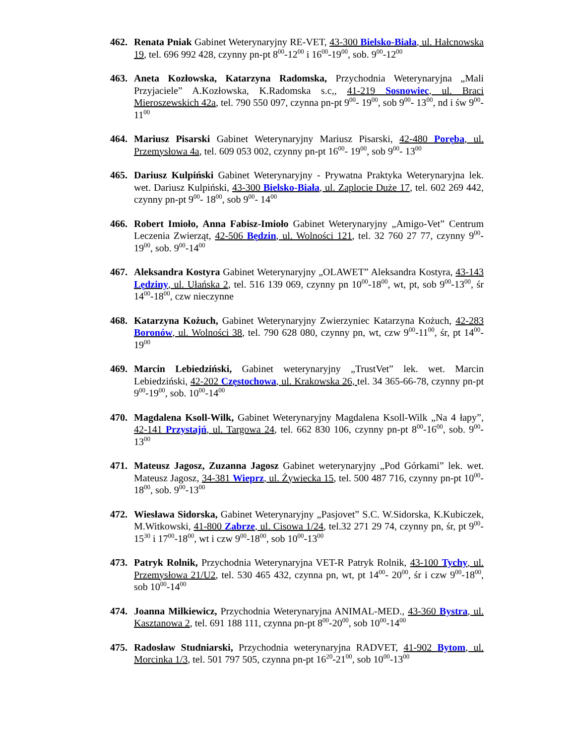462. Renata Pniak Gabinet Weterynaryjny RE-VET, 43-300 Bielsko-Biała, ul. Hałcnowska 19, tel. 696 992 428, czynny pn-pt 8<sup>00</sup>-12<sup>00</sup> i 16<sup>00</sup>-19<sup>00</sup>, sob. 9<sup>00</sup>-12<sup>00</sup>
463. Aneta Kozłowska, Katarzyna Radomska, Przychodnia Weterynaryjna „Mali Przyjaciele” A.Kozłowska, K.Radomska s.c,, 41-219 Sosnowiec, ul. Braci Mieroszewskich 42a, tel. 790 550 097, czynna pn-pt 9<sup>00</sup>- 19<sup>00</sup>, sob 9<sup>00</sup>- 13<sup>00</sup>, nd i św 9<sup>00</sup>-11<sup>00</sup>
464. Mariusz Pisarski Gabinet Weterynaryjny Mariusz Pisarski, 42-480 Poręba, ul. Przemysłowa 4a, tel. 609 053 002, czynny pn-pt 16<sup>00</sup>- 19<sup>00</sup>, sob 9<sup>00</sup>- 13<sup>00</sup>
465. Dariusz Kulpiński Gabinet Weterynaryjny - Prywatna Praktyka Weterynaryjna lek. wet. Dariusz Kulpiński, 43-300 Bielsko-Biała, ul. Zaplocie Duże 17, tel. 602 269 442, czynny pn-pt 9<sup>00</sup>- 18<sup>00</sup>, sob 9<sup>00</sup>- 14<sup>00</sup>
466. Robert Imiołо, Anna Fabisz-Imioło Gabinet Weterynaryjny „Amigo-Vet” Centrum Leczenia Zwierząt, 42-506 Będzin, ul. Wolności 121, tel. 32 760 27 77, czynny 9<sup>00</sup>-19<sup>00</sup>, sob. 9<sup>00</sup>-14<sup>00</sup>
467. Aleksandra Kostyra Gabinet Weterynaryjny „OLAWET” Aleksandra Kostyra, 43-143 Lędziny, ul. Ułańska 2, tel. 516 139 069, czynny pn 10<sup>00</sup>-18<sup>00</sup>, wt, pt, sob 9<sup>00</sup>-13<sup>00</sup>, śr 14<sup>00</sup>-18<sup>00</sup>, czw nieczynne
468. Katarzyna Kożuch, Gabinet Weterynaryjny Zwierzyniec Katarzyna Kożuch, 42-283 Boronów, ul. Wolności 38, tel. 790 628 080, czynny pn, wt, czw 9<sup>00</sup>-11<sup>00</sup>, śr, pt 14<sup>00</sup>-19<sup>00</sup>
469. Marcin Lebiedziński, Gabinet weterynaryjny „TrustVet” lek. wet. Marcin Lebiedziński, 42-202 Częstochowa, ul. Krakowska 26, tel. 34 365-66-78, czynny pn-pt 9<sup>00</sup>-19<sup>00</sup>, sob. 10<sup>00</sup>-14<sup>00</sup>
470. Magdalena Ksoll-Wilk, Gabinet Weterynaryjny Magdalena Ksoll-Wilk „Na 4 łapy”, 42-141 Przystajń, ul. Targowa 24, tel. 662 830 106, czynny pn-pt 8<sup>00</sup>-16<sup>00</sup>, sob. 9<sup>00</sup>-13<sup>00</sup>
471. Mateusz Jagosz, Zuzanna Jagosz Gabinet weterynaryjny „Pod Górkami” lek. wet. Mateusz Jagosz, 34-381 Wieprz, ul. Żywiecka 15, tel. 500 487 716, czynny pn-pt 10<sup>00</sup>-18<sup>00</sup>, sob. 9<sup>00</sup>-13<sup>00</sup>
472. Wiesława Sidorska, Gabinet Weterynaryjny „Pasjovet” S.C. W.Sidorska, K.Kubiczek, M.Witkowski, 41-800 Zabrze, ul. Cisowa 1/24, tel.32 271 29 74, czynny pn, śr, pt 9<sup>00</sup>-15<sup>30</sup> i 17<sup>00</sup>-18<sup>00</sup>, wt i czw 9<sup>00</sup>-18<sup>00</sup>, sob 10<sup>00</sup>-13<sup>00</sup>
473. Patryk Rolnik, Przychodnia Weterynaryjna VET-R Patryk Rolnik, 43-100 Tychy, ul. Przemysłowa 21/U2, tel. 530 465 432, czynna pn, wt, pt 14<sup>00</sup>- 20<sup>00</sup>, śr i czw 9<sup>00</sup>-18<sup>00</sup>, sob 10<sup>00</sup>-14<sup>00</sup>
474. Joanna Milkiewicz, Przychodnia Weterynaryjna ANIMAL-MED., 43-360 Bystra, ul. Kasztanowa 2, tel. 691 188 111, czynna pn-pt 8<sup>00</sup>-20<sup>00</sup>, sob 10<sup>00</sup>-14<sup>00</sup>
475. Radosław Studniarski, Przychodnia weterynaryjna RADVET, 41-902 Bytom, ul. Morcinka 1/3, tel. 501 797 505, czynna pn-pt 16<sup>20</sup>-21<sup>00</sup>, sob 10<sup>00</sup>-13<sup>00</sup>